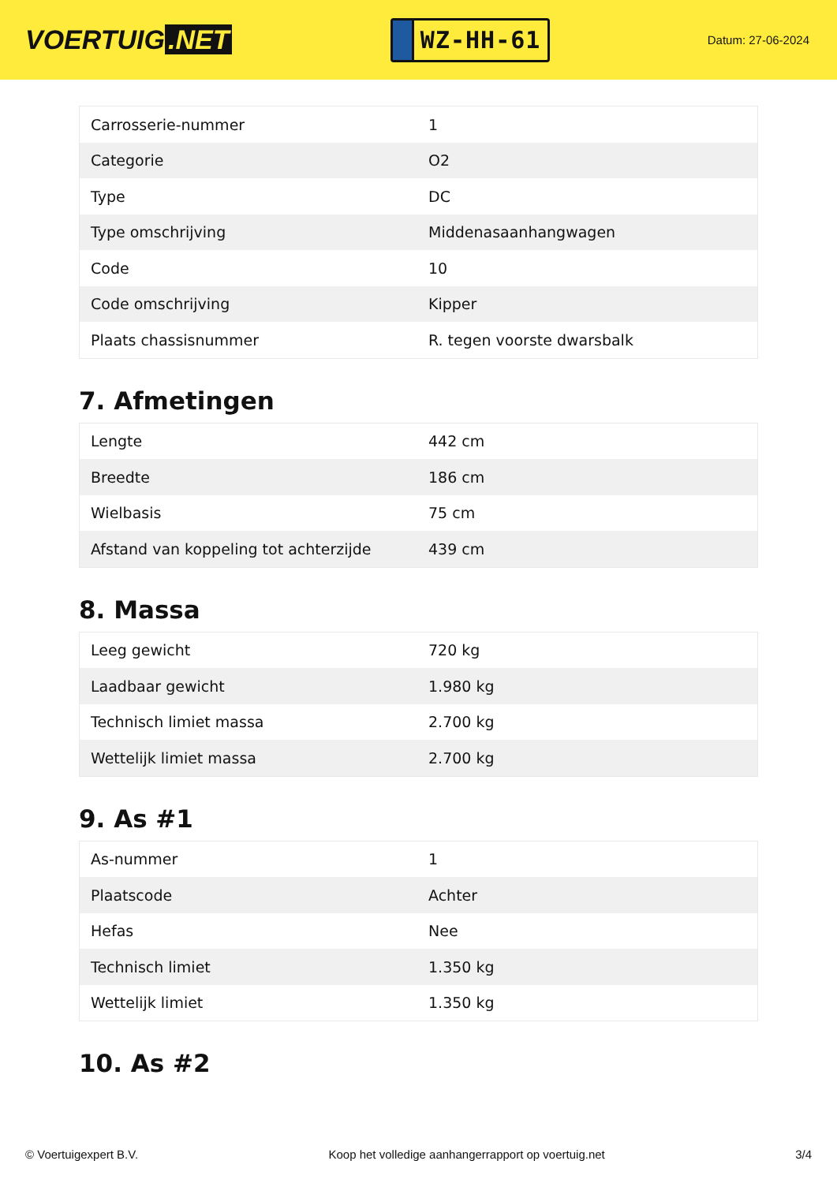VOERTUIG.NET
WZ-HH-61
Datum: 27-06-2024
| Carrosserie-nummer | 1 |
| Categorie | O2 |
| Type | DC |
| Type omschrijving | Middenasaanhangwagen |
| Code | 10 |
| Code omschrijving | Kipper |
| Plaats chassisnummer | R. tegen voorste dwarsbalk |
7. Afmetingen
| Lengte | 442 cm |
| Breedte | 186 cm |
| Wielbasis | 75 cm |
| Afstand van koppeling tot achterzijde | 439 cm |
8. Massa
| Leeg gewicht | 720 kg |
| Laadbaar gewicht | 1.980 kg |
| Technisch limiet massa | 2.700 kg |
| Wettelijk limiet massa | 2.700 kg |
9. As #1
| As-nummer | 1 |
| Plaatscode | Achter |
| Hefas | Nee |
| Technisch limiet | 1.350 kg |
| Wettelijk limiet | 1.350 kg |
10. As #2
© Voertuigexpert B.V. Koop het volledige aanhangerrapport op voertuig.net 3/4